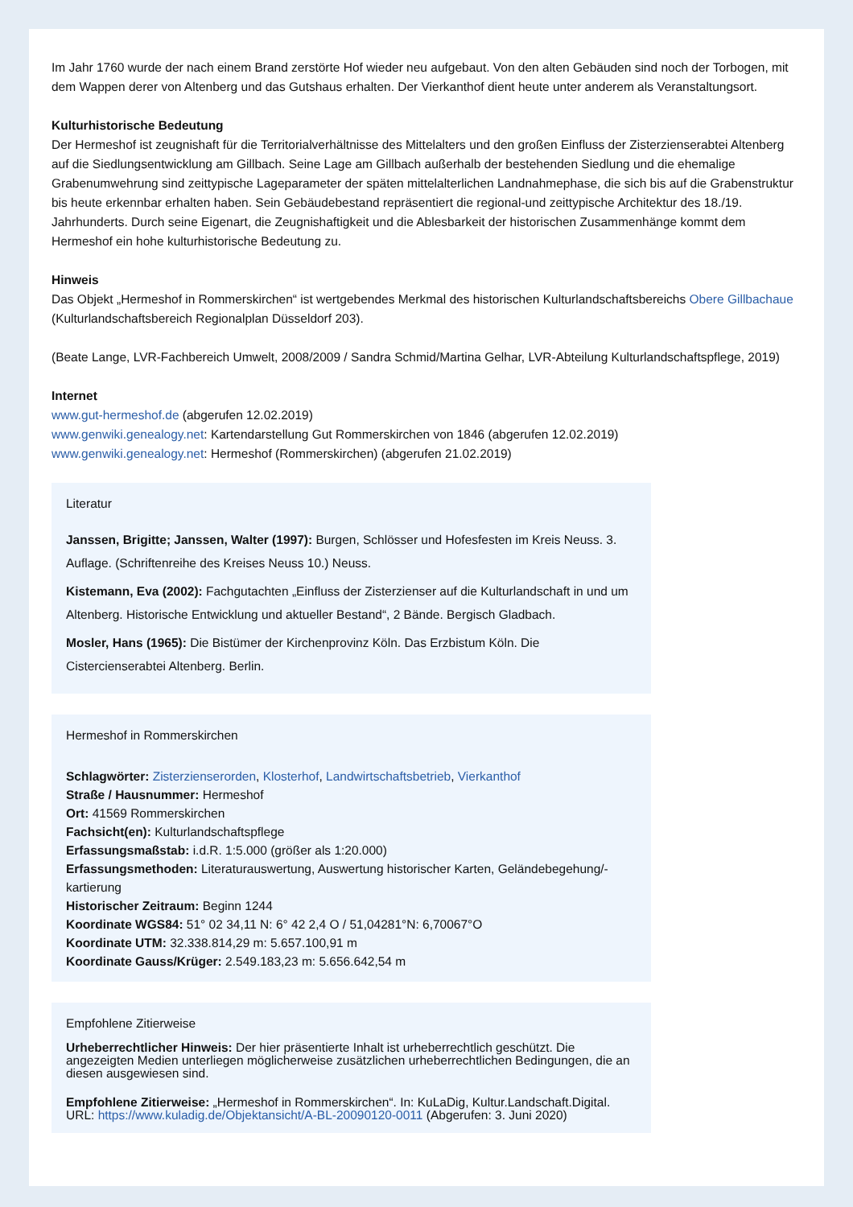Im Jahr 1760 wurde der nach einem Brand zerstörte Hof wieder neu aufgebaut. Von den alten Gebäuden sind noch der Torbogen, mit dem Wappen derer von Altenberg und das Gutshaus erhalten. Der Vierkanthof dient heute unter anderem als Veranstaltungsort.
Kulturhistorische Bedeutung
Der Hermeshof ist zeugnishaft für die Territorialverhältnisse des Mittelalters und den großen Einfluss der Zisterzienserabtei Altenberg auf die Siedlungsentwicklung am Gillbach. Seine Lage am Gillbach außerhalb der bestehenden Siedlung und die ehemalige Grabenumwehrung sind zeittypische Lageparameter der späten mittelalterlichen Landnahmephase, die sich bis auf die Grabenstruktur bis heute erkennbar erhalten haben. Sein Gebäudebestand repräsentiert die regional-und zeittypische Architektur des 18./19. Jahrhunderts. Durch seine Eigenart, die Zeugnishaftigkeit und die Ablesbarkeit der historischen Zusammenhänge kommt dem Hermeshof ein hohe kulturhistorische Bedeutung zu.
Hinweis
Das Objekt „Hermeshof in Rommerskirchen“ ist wertgebendes Merkmal des historischen Kulturlandschaftsbereichs Obere Gillbachaue (Kulturlandschaftsbereich Regionalplan Düsseldorf 203).
(Beate Lange, LVR-Fachbereich Umwelt, 2008/2009 / Sandra Schmid/Martina Gelhar, LVR-Abteilung Kulturlandschaftspflege, 2019)
Internet
www.gut-hermeshof.de (abgerufen 12.02.2019)
www.genwiki.genealogy.net: Kartendarstellung Gut Rommerskirchen von 1846 (abgerufen 12.02.2019)
www.genwiki.genealogy.net: Hermeshof (Rommerskirchen) (abgerufen 21.02.2019)
Literatur
Janssen, Brigitte; Janssen, Walter (1997): Burgen, Schlösser und Hofesfesten im Kreis Neuss. 3. Auflage. (Schriftenreihe des Kreises Neuss 10.) Neuss.
Kistemann, Eva (2002): Fachgutachten „Einfluss der Zisterzienser auf die Kulturlandschaft in und um Altenberg. Historische Entwicklung und aktueller Bestand“, 2 Bände. Bergisch Gladbach.
Mosler, Hans (1965): Die Bistümer der Kirchenprovinz Köln. Das Erzbistum Köln. Die Cistercienserabtei Altenberg. Berlin.
Hermeshof in Rommerskirchen
Schlagwörter: Zisterzienserorden, Klosterhof, Landwirtschaftsbetrieb, Vierkanthof
Straße / Hausnummer: Hermeshof
Ort: 41569 Rommerskirchen
Fachsicht(en): Kulturlandschaftspflege
Erfassungsmaßstab: i.d.R. 1:5.000 (größer als 1:20.000)
Erfassungsmethoden: Literaturauswertung, Auswertung historischer Karten, Geländebegehung/-kartierung
Historischer Zeitraum: Beginn 1244
Koordinate WGS84: 51° 02 34,11 N: 6° 42 2,4 O / 51,04281°N: 6,70067°O
Koordinate UTM: 32.338.814,29 m: 5.657.100,91 m
Koordinate Gauss/Krüger: 2.549.183,23 m: 5.656.642,54 m
Empfohlene Zitierweise
Urheberrechtlicher Hinweis: Der hier präsentierte Inhalt ist urheberrechtlich geschützt. Die angezeigten Medien unterliegen möglicherweise zusätzlichen urheberrechtlichen Bedingungen, die an diesen ausgewiesen sind.
Empfohlene Zitierweise: „Hermeshof in Rommerskirchen“. In: KuLaDig, Kultur.Landschaft.Digital. URL: https://www.kuladig.de/Objektansicht/A-BL-20090120-0011 (Abgerufen: 3. Juni 2020)